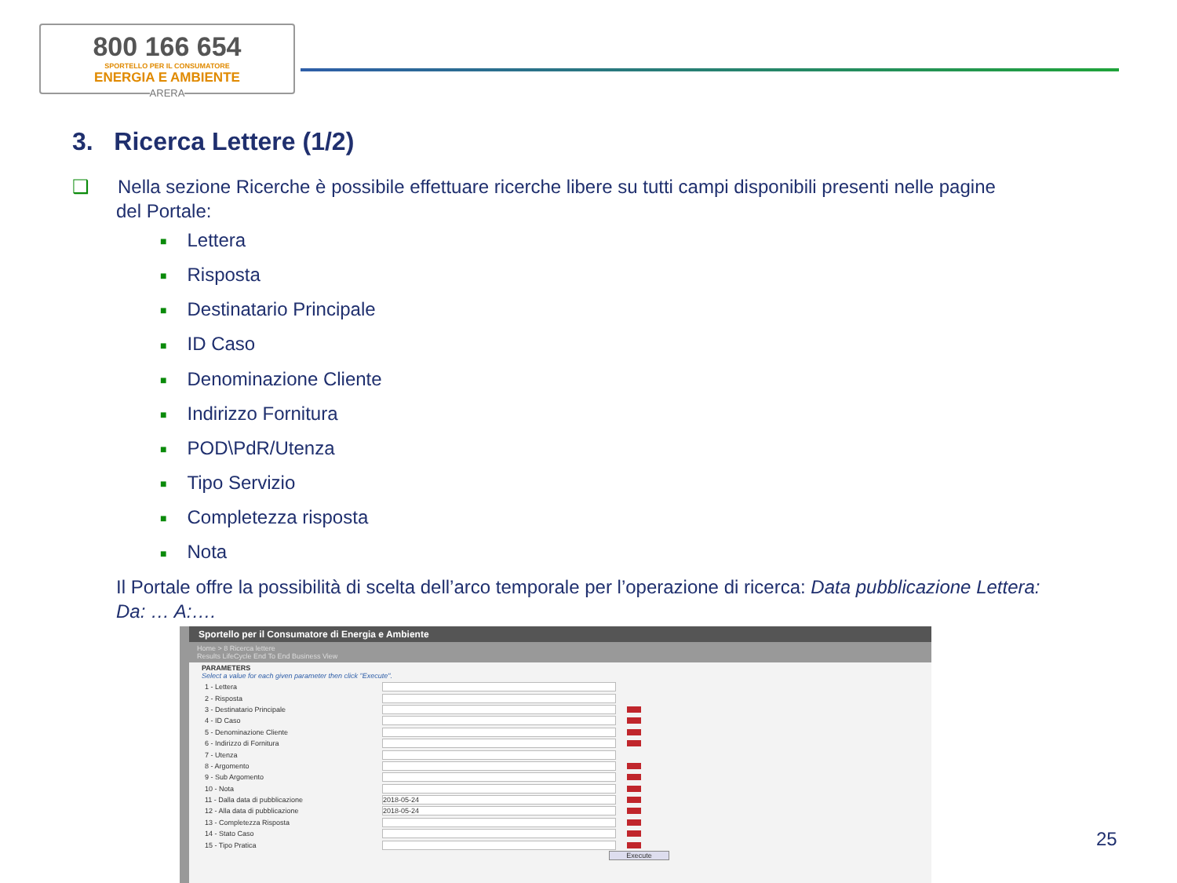800 166 654
SPORTELLO PER IL CONSUMATORE
ENERGIA E AMBIENTE
ARERA
3. Ricerca Lettere (1/2)
❑ Nella sezione Ricerche è possibile effettuare ricerche libere su tutti campi disponibili presenti nelle pagine
del Portale:
■ Lettera
■ Risposta
■ Destinatario Principale
■ ID Caso
■ Denominazione Cliente
■ Indirizzo Fornitura
■ POD\PdR/Utenza
■ Tipo Servizio
■ Completezza risposta
■ Nota
Il Portale offre la possibilità di scelta dell’arco temporale per l’operazione di ricerca: Data pubblicazione Lettera: Da: … A:….
Sportello per il Consumatore di Energia e Ambiente
Home > 8 Ricerca lettere
Results LifeCycle End To End Business View
PARAMETERS
Select a value for each given parameter then click "Execute".
1 - Lettera
2 - Risposta
3 - Destinatario Principale
4 - ID Caso
5 - Denominazione Cliente
6 - Indirizzo di Fornitura
7 - Utenza
8 - Argomento
9 - Sub Argomento
10 - Nota
11 - Dalla data di pubblicazione 2018-05-24
12 - Alla data di pubblicazione 2018-05-24
13 - Completezza Risposta
14 - Stato Caso
15 - Tipo Pratica
Execute
25